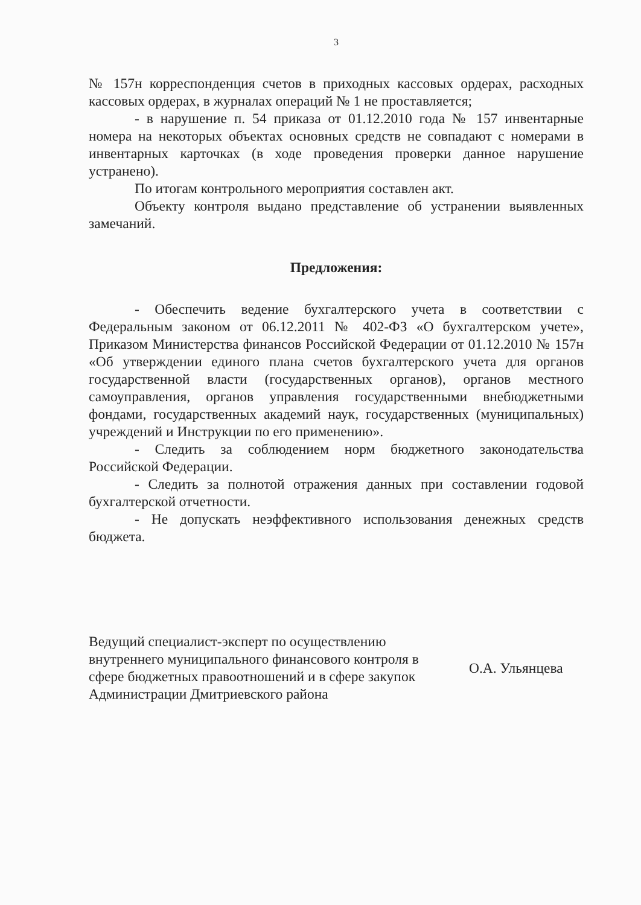3
№ 157н корреспонденция счетов в приходных кассовых ордерах, расходных кассовых ордерах, в журналах операций № 1 не проставляется;
- в нарушение п. 54 приказа от 01.12.2010 года № 157 инвентарные номера на некоторых объектах основных средств не совпадают с номерами в инвентарных карточках (в ходе проведения проверки данное нарушение устранено).
По итогам контрольного мероприятия составлен акт.
Объекту контроля выдано представление об устранении выявленных замечаний.
Предложения:
- Обеспечить ведение бухгалтерского учета в соответствии с Федеральным законом от 06.12.2011 № 402-ФЗ «О бухгалтерском учете», Приказом Министерства финансов Российской Федерации от 01.12.2010 № 157н «Об утверждении единого плана счетов бухгалтерского учета для органов государственной власти (государственных органов), органов местного самоуправления, органов управления государственными внебюджетными фондами, государственных академий наук, государственных (муниципальных) учреждений и Инструкции по его применению».
- Следить за соблюдением норм бюджетного законодательства Российской Федерации.
- Следить за полнотой отражения данных при составлении годовой бухгалтерской отчетности.
- Не допускать неэффективного использования денежных средств бюджета.
Ведущий специалист-эксперт по осуществлению внутреннего муниципального финансового контроля в сфере бюджетных правоотношений и в сфере закупок Администрации Дмитриевского района
О.А. Ульянцева